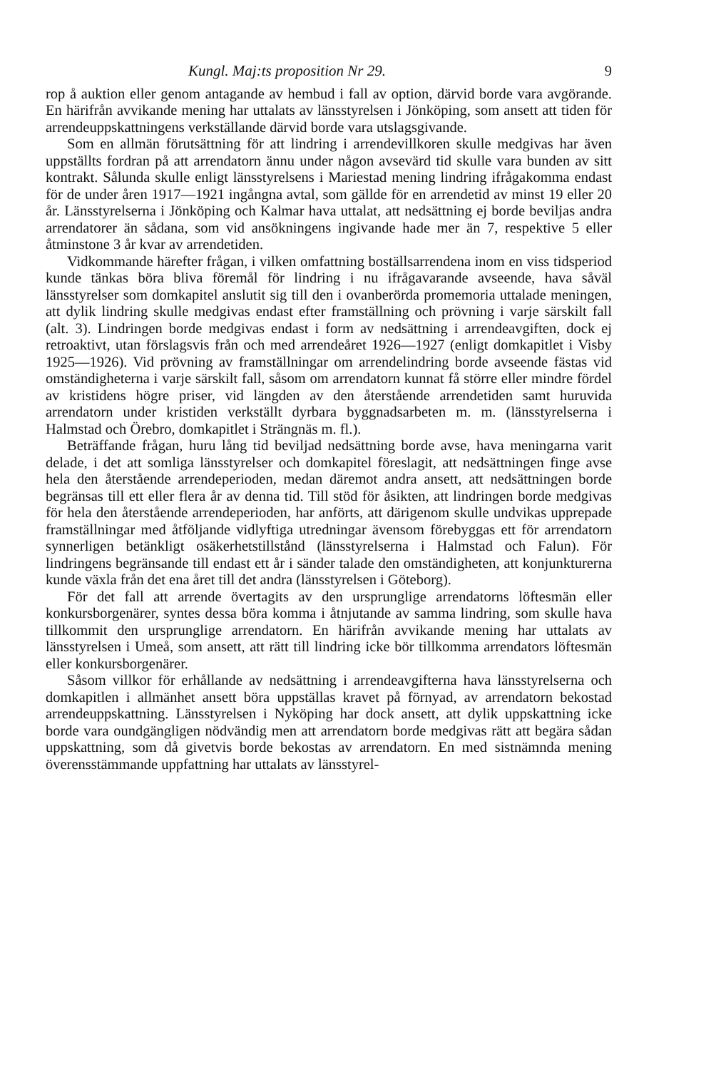Kungl. Maj:ts proposition Nr 29. 9
rop å auktion eller genom antagande av hembud i fall av option, därvid borde vara avgörande. En härifrån avvikande mening har uttalats av länsstyrelsen i Jönköping, som ansett att tiden för arrendeuppskattningens verkställande därvid borde vara utslagsgivande.
Som en allmän förutsättning för att lindring i arrendevillkoren skulle medgivas har även uppställts fordran på att arrendatorn ännu under någon avsevärd tid skulle vara bunden av sitt kontrakt. Sålunda skulle enligt länsstyrelsens i Mariestad mening lindring ifrågakomma endast för de under åren 1917—1921 ingångna avtal, som gällde för en arrendetid av minst 19 eller 20 år. Länsstyrelserna i Jönköping och Kalmar hava uttalat, att nedsättning ej borde beviljas andra arrendatorer än sådana, som vid ansökningens ingivande hade mer än 7, respektive 5 eller åtminstone 3 år kvar av arrendetiden.
Vidkommande härefter frågan, i vilken omfattning boställsarrendena inom en viss tidsperiod kunde tänkas böra bliva föremål för lindring i nu ifrågavarande avseende, hava såväl länsstyrelser som domkapitel anslutit sig till den i ovanberörda promemoria uttalade meningen, att dylik lindring skulle medgivas endast efter framställning och prövning i varje särskilt fall (alt. 3). Lindringen borde medgivas endast i form av nedsättning i arrendeavgiften, dock ej retroaktivt, utan förslagsvis från och med arrendeåret 1926—1927 (enligt domkapitlet i Visby 1925—1926). Vid prövning av framställningar om arrendelindring borde avseende fästas vid omständigheterna i varje särskilt fall, såsom om arrendatorn kunnat få större eller mindre fördel av kristidens högre priser, vid längden av den återstående arrendetiden samt huruvida arrendatorn under kristiden verkställt dyrbara byggnadsarbeten m. m. (länsstyrelserna i Halmstad och Örebro, domkapitlet i Strängnäs m. fl.).
Beträffande frågan, huru lång tid beviljad nedsättning borde avse, hava meningarna varit delade, i det att somliga länsstyrelser och domkapitel föreslagit, att nedsättningen finge avse hela den återstående arrendeperioden, medan däremot andra ansett, att nedsättningen borde begränsas till ett eller flera år av denna tid. Till stöd för åsikten, att lindringen borde medgivas för hela den återstående arrendeperioden, har anförts, att därigenom skulle undvikas upprepade framställningar med åtföljande vidlyftiga utredningar ävensom förebyggas ett för arrendatorn synnerligen betänkligt osäkerhetstillstånd (länsstyrelserna i Halmstad och Falun). För lindringens begränsande till endast ett år i sänder talade den omständigheten, att konjunkturerna kunde växla från det ena året till det andra (länsstyrelsen i Göteborg).
För det fall att arrende övertagits av den ursprunglige arrendatorns löftesmän eller konkursborgenärer, syntes dessa böra komma i åtnjutande av samma lindring, som skulle hava tillkommit den ursprunglige arrendatorn. En härifrån avvikande mening har uttalats av länsstyrelsen i Umeå, som ansett, att rätt till lindring icke bör tillkomma arrendators löftesmän eller konkursborgenärer.
Såsom villkor för erhållande av nedsättning i arrendeavgifterna hava länsstyrelserna och domkapitlen i allmänhet ansett böra uppställas kravet på förnyad, av arrendatorn bekostad arrendeuppskattning. Länsstyrelsen i Nyköping har dock ansett, att dylik uppskattning icke borde vara oundgängligen nödvändig men att arrendatorn borde medgivas rätt att begära sådan uppskattning, som då givetvis borde bekostas av arrendatorn. En med sistnämnda mening överensstämmande uppfattning har uttalats av länsstyrel-